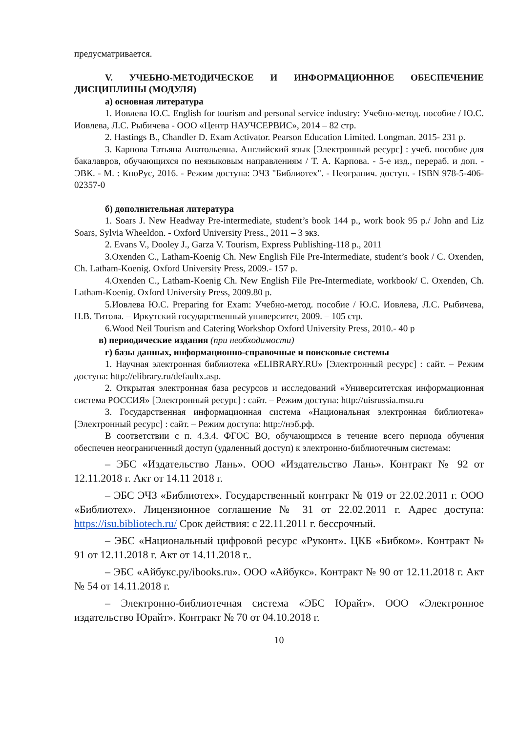предусматривается.
V. УЧЕБНО-МЕТОДИЧЕСКОЕ И ИНФОРМАЦИОННОЕ ОБЕСПЕЧЕНИЕ ДИСЦИПЛИНЫ (МОДУЛЯ)
а) основная литература
1. Иовлева Ю.С. English for tourism and personal service industry: Учебно-метод. пособие / Ю.С. Иовлева, Л.С. Рыбичева - ООО «Центр НАУЧСЕРВИС», 2014 – 82 стр.
2. Hastings B., Chandler D. Exam Activator. Pearson Education Limited. Longman. 2015- 231 p.
3. Карпова Татьяна Анатольевна. Английский язык [Электронный ресурс] : учеб. пособие для бакалавров, обучающихся по неязыковым направлениям / Т. А. Карпова. - 5-е изд., перераб. и доп. - ЭВК. - М. : КноРус, 2016. - Режим доступа: ЭЧЗ "Библиотех". - Неогранич. доступ. - ISBN 978-5-406-02357-0
б) дополнительная литература
1. Soars J. New Headway Pre-intermediate, student’s book 144 p., work book 95 p./ John and Liz Soars, Sylvia Wheeldon. - Oxford University Press., 2011 – 3 экз.
2. Evans V., Dooley J., Garza V. Tourism, Express Publishing-118 p., 2011
3.Oxenden C., Latham-Koenig Ch. New English File Pre-Intermediate, student’s book / C. Oxenden, Ch. Latham-Koenig. Oxford University Press, 2009.- 157 p.
4.Oxenden C., Latham-Koenig Ch. New English File Pre-Intermediate, workbook/ C. Oxenden, Ch. Latham-Koenig. Oxford University Press, 2009.80 p.
5.Иовлева Ю.С. Preparing for Exam: Учебно-метод. пособие / Ю.С. Иовлева, Л.С. Рыбичева, Н.В. Титова. – Иркутский государственный университет, 2009. – 105 стр.
6.Wood Neil Tourism and Catering Workshop Oxford University Press, 2010.- 40 p
в) периодические издания (при необходимости)
г) базы данных, информационно-справочные и поисковые системы
1. Научная электронная библиотека «ELIBRARY.RU» [Электронный ресурс] : сайт. – Режим доступа: http://elibrary.ru/defaultx.asp.
2. Открытая электронная база ресурсов и исследований «Университетская информационная система РОССИЯ» [Электронный ресурс] : сайт. – Режим доступа: http://uisrussia.msu.ru
3. Государственная информационная система «Национальная электронная библиотека» [Электронный ресурс] : сайт. – Режим доступа: http://нэб.рф.
В соответствии с п. 4.3.4. ФГОС ВО, обучающимся в течение всего периода обучения обеспечен неограниченный доступ (удаленный доступ) к электронно-библиотечным системам:
– ЭБС «Издательство Лань». ООО «Издательство Лань». Контракт № 92 от 12.11.2018 г. Акт от 14.11 2018 г.
– ЭБС ЭЧЗ «Библиотех». Государственный контракт № 019 от 22.02.2011 г. ООО «Библиотех». Лицензионное соглашение № 31 от 22.02.2011 г. Адрес доступа: https://isu.bibliotech.ru/ Срок действия: с 22.11.2011 г. бессрочный.
– ЭБС «Национальный цифровой ресурс «Руконт». ЦКБ «Бибком». Контракт № 91 от 12.11.2018 г. Акт от 14.11.2018 г..
– ЭБС «Айбукс.ру/ibooks.ru». ООО «Айбукс». Контракт № 90 от 12.11.2018 г. Акт № 54 от 14.11.2018 г.
– Электронно-библиотечная система «ЭБС Юрайт». ООО «Электронное издательство Юрайт». Контракт № 70 от 04.10.2018 г.
10